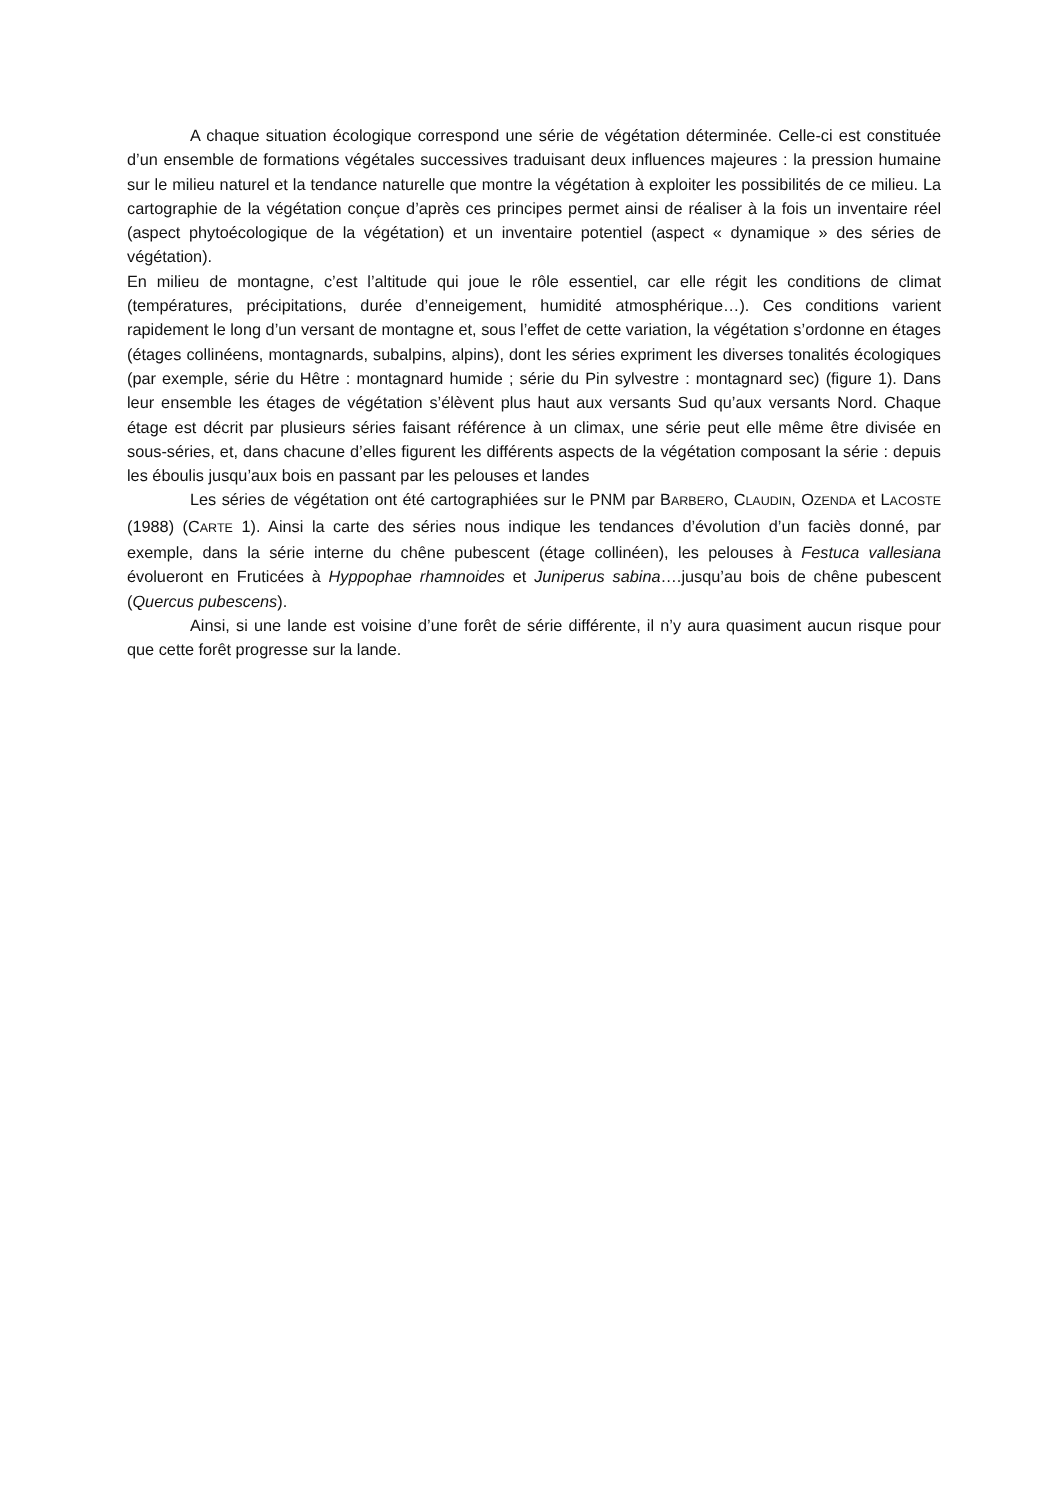A chaque situation écologique correspond une série de végétation déterminée. Celle-ci est constituée d’un ensemble de formations végétales successives traduisant deux influences majeures : la pression humaine sur le milieu naturel et la tendance naturelle que montre la végétation à exploiter les possibilités de ce milieu. La cartographie de la végétation conçue d’après ces principes permet ainsi de réaliser à la fois un inventaire réel (aspect phytoécologique de la végétation) et un inventaire potentiel (aspect « dynamique » des séries de végétation).
En milieu de montagne, c’est l’altitude qui joue le rôle essentiel, car elle régit les conditions de climat (températures, précipitations, durée d’enneigement, humidité atmosphérique…). Ces conditions varient rapidement le long d’un versant de montagne et, sous l’effet de cette variation, la végétation s’ordonne en étages (étages collinéens, montagnards, subalpins, alpins), dont les séries expriment les diverses tonalités écologiques (par exemple, série du Hêtre : montagnard humide ; série du Pin sylvestre : montagnard sec) (figure 1). Dans leur ensemble les étages de végétation s’élèvent plus haut aux versants Sud qu’aux versants Nord. Chaque étage est décrit par plusieurs séries faisant référence à un climax, une série peut elle même être divisée en sous-séries, et, dans chacune d’elles figurent les différents aspects de la végétation composant la série : depuis les éboulis jusqu’aux bois en passant par les pelouses et landes
Les séries de végétation ont été cartographiées sur le PNM par BARBERO, CLAUDIN, OZENDA et LACOSTE (1988) (CARTE 1). Ainsi la carte des séries nous indique les tendances d’évolution d’un faciès donné, par exemple, dans la série interne du chêne pubescent (étage collinéen), les pelouses à Festuca vallesiana évolueront en Fruticées à Hyppophae rhamnoides et Juniperus sabina….jusqu’au bois de chêne pubescent (Quercus pubescens).
Ainsi, si une lande est voisine d’une forêt de série différente, il n’y aura quasiment aucun risque pour que cette forêt progresse sur la lande.